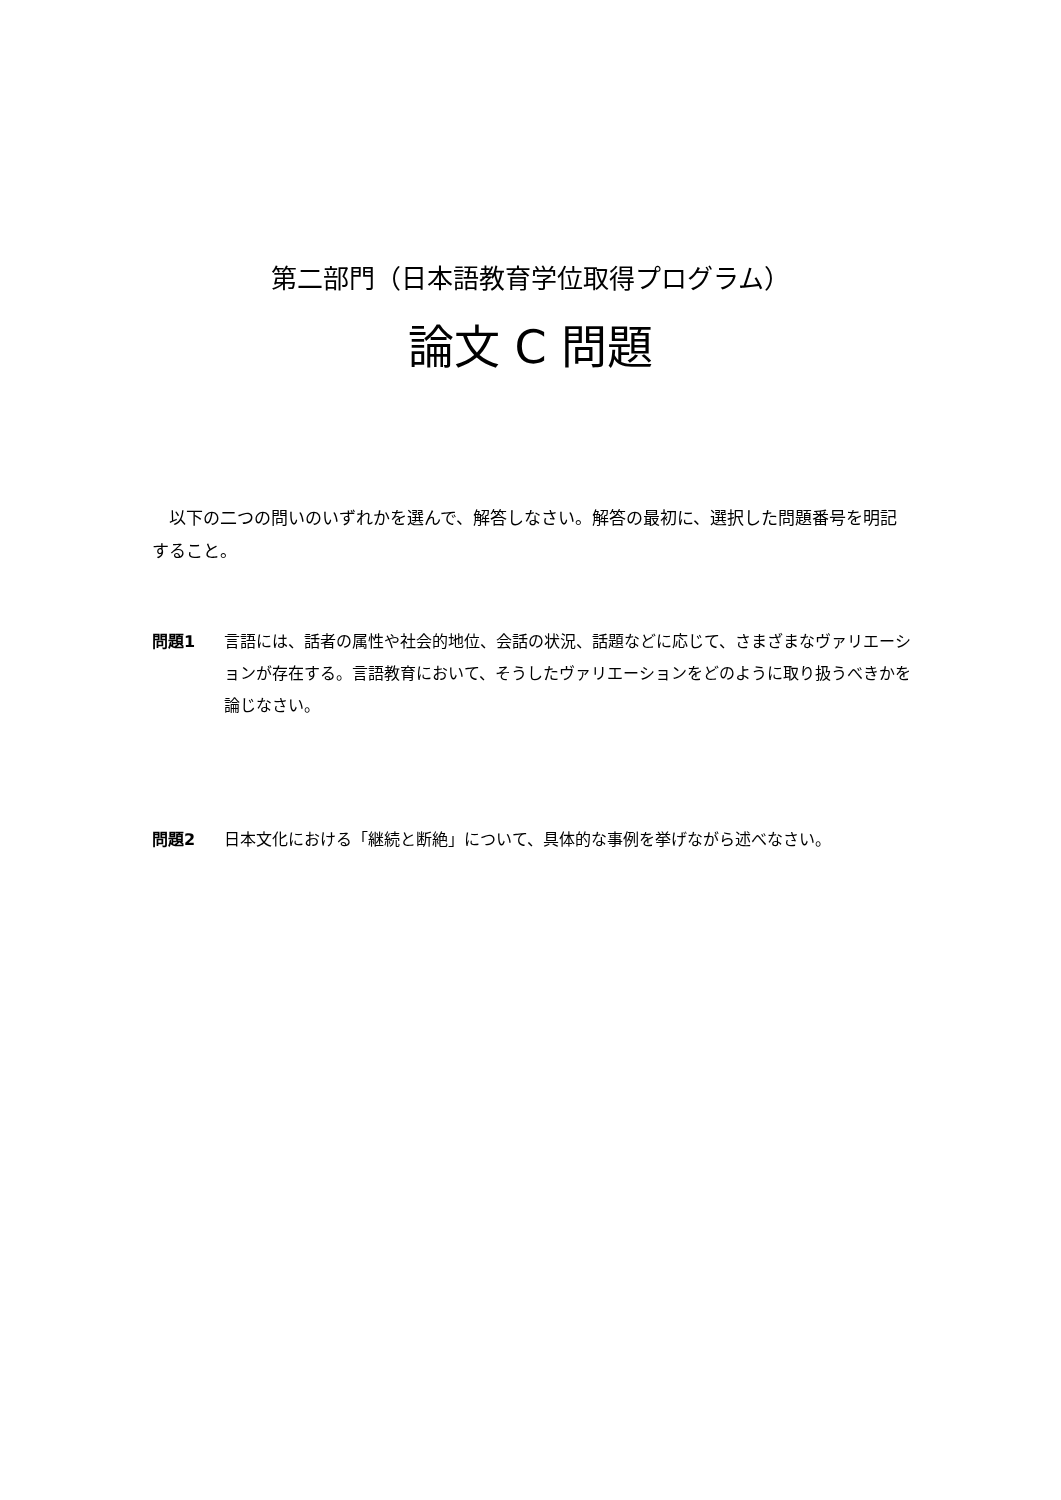第二部門（日本語教育学位取得プログラム）
論文 C 問題
　以下の二つの問いのいずれかを選んで、解答しなさい。解答の最初に、選択した問題番号を明記すること。
問題1 言語には、話者の属性や社会的地位、会話の状況、話題などに応じて、さまざまなヴァリエーションが存在する。言語教育において、そうしたヴァリエーションをどのように取り扱うべきかを論じなさい。
問題2 日本文化における「継続と断絶」について、具体的な事例を挙げながら述べなさい。